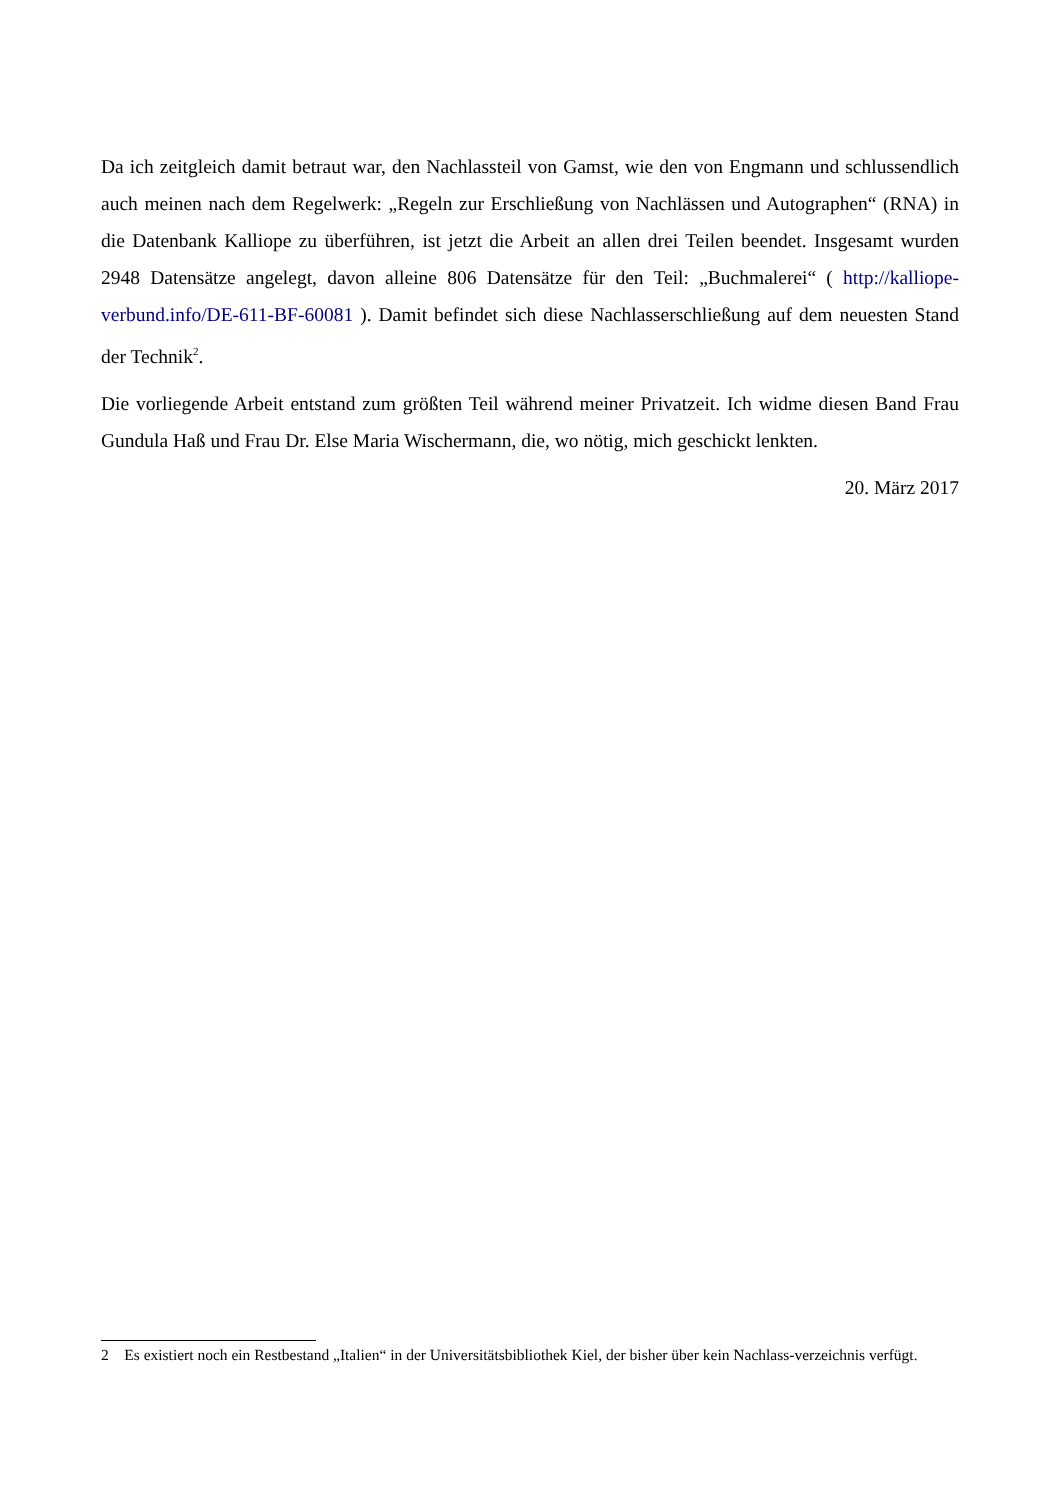Da ich zeitgleich damit betraut war, den Nachlassteil von Gamst, wie den von Engmann und schlussendlich auch meinen nach dem Regelwerk: „Regeln zur Erschließung von Nachlässen und Autographen“ (RNA) in die Datenbank Kalliope zu überführen, ist jetzt die Arbeit an allen drei Teilen beendet. Insgesamt wurden 2948 Datensätze angelegt, davon alleine 806 Datensätze für den Teil: „Buchmalerei“ ( http://kalliope-verbund.info/DE-611-BF-60081 ). Damit befindet sich diese Nachlasserschließung auf dem neuesten Stand der Technik<sup>2</sup>.
Die vorliegende Arbeit entstand zum größten Teil während meiner Privatzeit. Ich widme diesen Band Frau Gundula Haß und Frau Dr. Else Maria Wischermann, die, wo nötig, mich geschickt lenkten.
20. März 2017
2 Es existiert noch ein Restbestand „Italien“ in der Universitätsbibliothek Kiel, der bisher über kein Nachlass-verzeichnis verfügt.